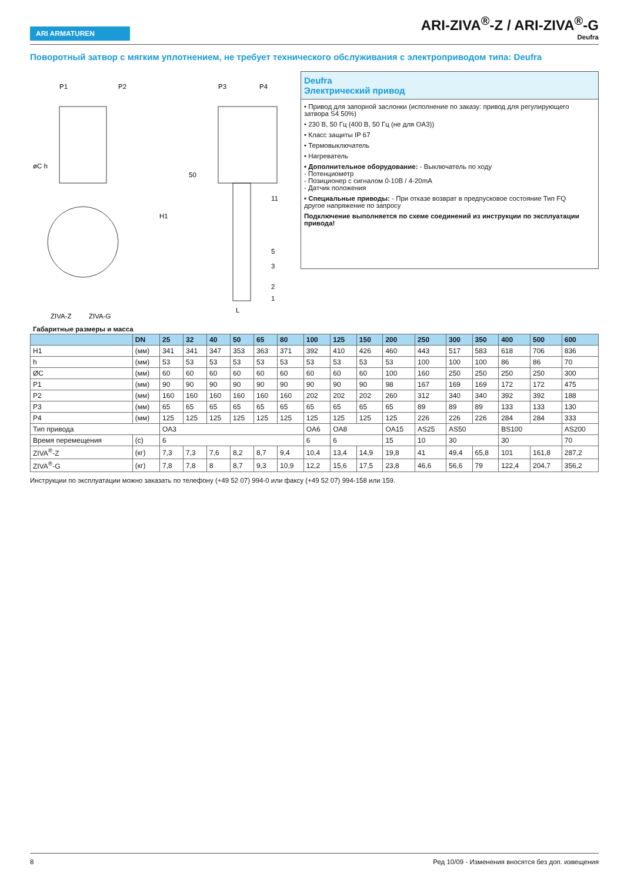ARI ARMATUREN
ARI-ZIVA<sup>®</sup>-Z / ARI-ZIVA<sup>®</sup>-G
Deufra
Поворотный затвор с мягким уплотнением, не требует технического обслуживания с электроприводом типа: Deufra
P1
P2
P3
P4
50
11
5
3
2
1
L
H1
øC h
ZIVA-Z
ZIVA-G
Deufra
Электрический привод
• Привод для запорной заслонки (исполнение по заказу: привод для регулирующего затвора S4 50%)
• 230 В, 50 Гц (400 В, 50 Гц (не для OA3))
• Класс защиты IP 67
• Термовыключатель
• Нагреватель
• Дополнительное оборудование: - Выключатель по ходу
- Потенциометр
- Позиционер с сигналом 0-10В / 4-20mA
- Датчик положения
• Специальные приводы: - При отказе возврат в предпусковое состояние Тип FQ
другое напряжение по запросу
Подключение выполняется по схеме соединений из инструкции по эксплуатации привода!
Габаритные размеры и масса
| | DN | 25 | 32 | 40 | 50 | 65 | 80 | 100 | 125 | 150 | 200 | 250 | 300 | 350 | 400 | 500 | 600 |
| --- | --- | --- | --- | --- | --- | --- | --- | --- | --- | --- | --- | --- | --- | --- | --- | --- | --- |
| H1 | (мм) | 341 | 341 | 347 | 353 | 363 | 371 | 392 | 410 | 426 | 460 | 443 | 517 | 583 | 618 | 706 | 836 |
| h | (мм) | 53 | 53 | 53 | 53 | 53 | 53 | 53 | 53 | 53 | 53 | 100 | 100 | 100 | 86 | 86 | 70 |
| ØC | (мм) | 60 | 60 | 60 | 60 | 60 | 60 | 60 | 60 | 60 | 100 | 160 | 250 | 250 | 250 | 250 | 300 |
| P1 | (мм) | 90 | 90 | 90 | 90 | 90 | 90 | 90 | 90 | 90 | 98 | 167 | 169 | 169 | 172 | 172 | 475 |
| P2 | (мм) | 160 | 160 | 160 | 160 | 160 | 160 | 202 | 202 | 202 | 260 | 312 | 340 | 340 | 392 | 392 | 188 |
| P3 | (мм) | 65 | 65 | 65 | 65 | 65 | 65 | 65 | 65 | 65 | 65 | 89 | 89 | 89 | 133 | 133 | 130 |
| P4 | (мм) | 125 | 125 | 125 | 125 | 125 | 125 | 125 | 125 | 125 | 125 | 226 | 226 | 226 | 284 | 284 | 333 |
| Тип привода | | OA3 | | | | | | OA6 | OA8 | | OA15 | AS25 | AS50 | | BS100 | | AS200 |
| Время перемещения | (с) | 6 | | | | | | 6 | 6 | | 15 | 10 | 30 | | 30 | | 70 |
| ZIVA<sup>®</sup>-Z | (кг) | 7,3 | 7,3 | 7,6 | 8,2 | 8,7 | 9,4 | 10,4 | 13,4 | 14,9 | 19,8 | 41 | 49,4 | 65,8 | 101 | 161,8 | 287,2 |
| ZIVA<sup>®</sup>-G | (кг) | 7,8 | 7,8 | 8 | 8,7 | 9,3 | 10,9 | 12,2 | 15,6 | 17,5 | 23,8 | 46,6 | 56,6 | 79 | 122,4 | 204,7 | 356,2 |
Инструкции по эксплуатации можно заказать по телефону (+49 52 07) 994-0 или факсу (+49 52 07) 994-158 или 159.
8 Ред 10/09 - Изменения вносятся без доп. извещения